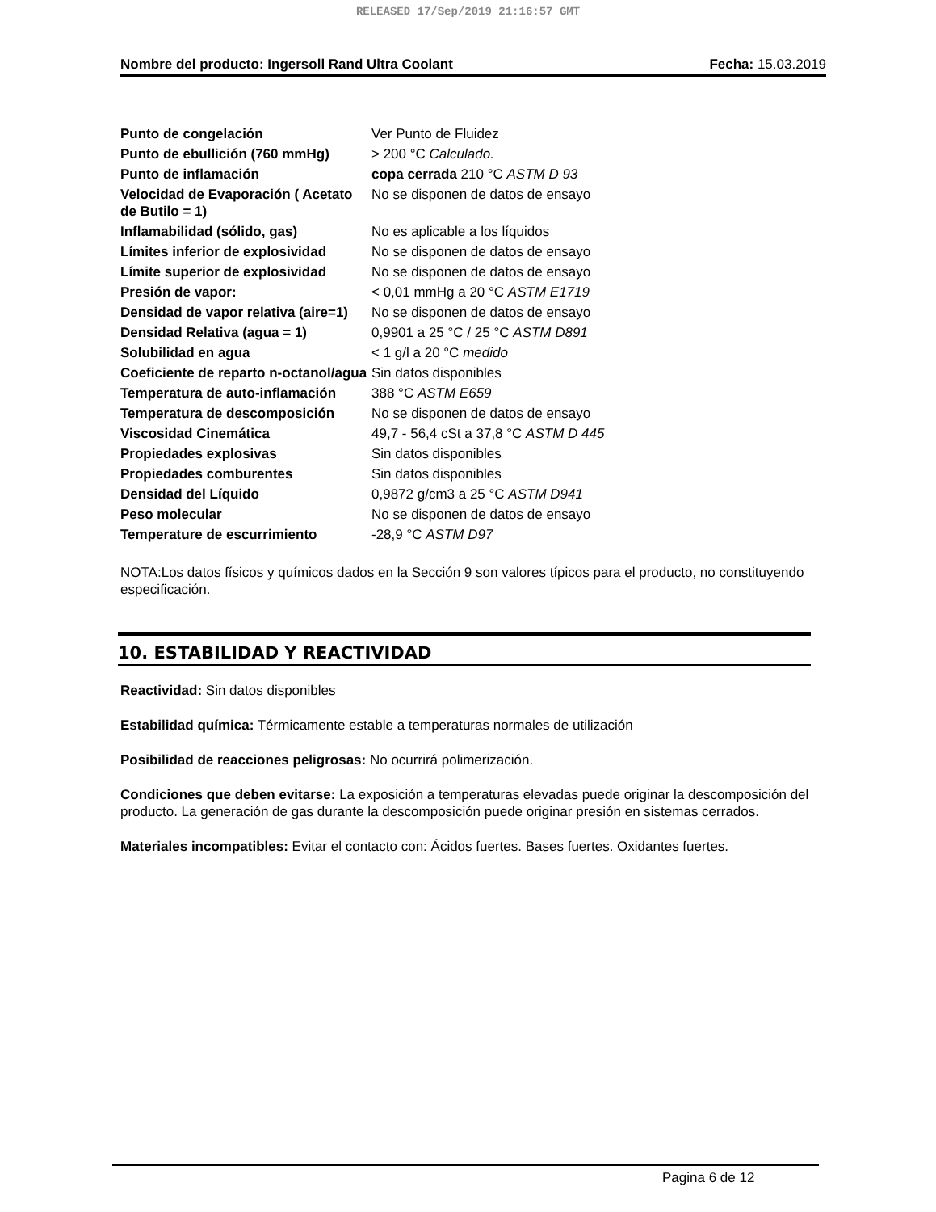RELEASED 17/Sep/2019 21:16:57 GMT
Nombre del producto: Ingersoll Rand Ultra Coolant Fecha: 15.03.2019
| Punto de congelación | Ver Punto de Fluidez |
| Punto de ebullición (760 mmHg) | > 200 °C Calculado. |
| Punto de inflamación | copa cerrada 210 °C ASTM D 93 |
| Velocidad de Evaporación ( Acetato de Butilo = 1) | No se disponen de datos de ensayo |
| Inflamabilidad (sólido, gas) | No es aplicable a los líquidos |
| Límites inferior de explosividad | No se disponen de datos de ensayo |
| Límite superior de explosividad | No se disponen de datos de ensayo |
| Presión de vapor: | < 0,01 mmHg a 20 °C ASTM E1719 |
| Densidad de vapor relativa (aire=1) | No se disponen de datos de ensayo |
| Densidad Relativa (agua = 1) | 0,9901 a 25 °C / 25 °C ASTM D891 |
| Solubilidad en agua | < 1 g/l a 20 °C medido |
| Coeficiente de reparto n-octanol/agua | Sin datos disponibles |
| Temperatura de auto-inflamación | 388 °C ASTM E659 |
| Temperatura de descomposición | No se disponen de datos de ensayo |
| Viscosidad Cinemática | 49,7 - 56,4 cSt a 37,8 °C ASTM D 445 |
| Propiedades explosivas | Sin datos disponibles |
| Propiedades comburentes | Sin datos disponibles |
| Densidad del Líquido | 0,9872 g/cm3 a 25 °C ASTM D941 |
| Peso molecular | No se disponen de datos de ensayo |
| Temperature de escurrimiento | -28,9 °C ASTM D97 |
NOTA:Los datos físicos y químicos dados en la Sección 9 son valores típicos para el producto, no constituyendo especificación.
10. ESTABILIDAD Y REACTIVIDAD
Reactividad: Sin datos disponibles
Estabilidad química: Térmicamente estable a temperaturas normales de utilización
Posibilidad de reacciones peligrosas: No ocurrirá polimerización.
Condiciones que deben evitarse: La exposición a temperaturas elevadas puede originar la descomposición del producto. La generación de gas durante la descomposición puede originar presión en sistemas cerrados.
Materiales incompatibles: Evitar el contacto con: Ácidos fuertes. Bases fuertes. Oxidantes fuertes.
Pagina 6 de 12